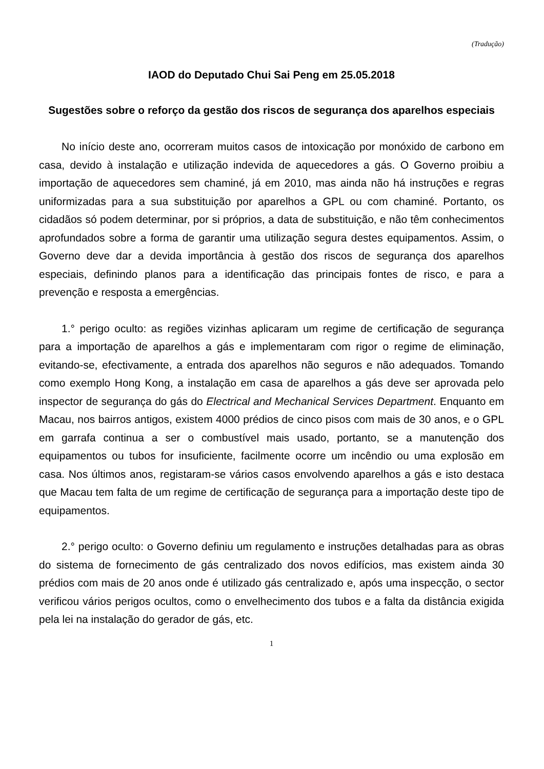(Tradução)
IAOD do Deputado Chui Sai Peng em 25.05.2018
Sugestões sobre o reforço da gestão dos riscos de segurança dos aparelhos especiais
No início deste ano, ocorreram muitos casos de intoxicação por monóxido de carbono em casa, devido à instalação e utilização indevida de aquecedores a gás. O Governo proibiu a importação de aquecedores sem chaminé, já em 2010, mas ainda não há instruções e regras uniformizadas para a sua substituição por aparelhos a GPL ou com chaminé. Portanto, os cidadãos só podem determinar, por si próprios, a data de substituição, e não têm conhecimentos aprofundados sobre a forma de garantir uma utilização segura destes equipamentos. Assim, o Governo deve dar a devida importância à gestão dos riscos de segurança dos aparelhos especiais, definindo planos para a identificação das principais fontes de risco, e para a prevenção e resposta a emergências.
1.° perigo oculto: as regiões vizinhas aplicaram um regime de certificação de segurança para a importação de aparelhos a gás e implementaram com rigor o regime de eliminação, evitando-se, efectivamente, a entrada dos aparelhos não seguros e não adequados. Tomando como exemplo Hong Kong, a instalação em casa de aparelhos a gás deve ser aprovada pelo inspector de segurança do gás do Electrical and Mechanical Services Department. Enquanto em Macau, nos bairros antigos, existem 4000 prédios de cinco pisos com mais de 30 anos, e o GPL em garrafa continua a ser o combustível mais usado, portanto, se a manutenção dos equipamentos ou tubos for insuficiente, facilmente ocorre um incêndio ou uma explosão em casa. Nos últimos anos, registaram-se vários casos envolvendo aparelhos a gás e isto destaca que Macau tem falta de um regime de certificação de segurança para a importação deste tipo de equipamentos.
2.° perigo oculto: o Governo definiu um regulamento e instruções detalhadas para as obras do sistema de fornecimento de gás centralizado dos novos edifícios, mas existem ainda 30 prédios com mais de 20 anos onde é utilizado gás centralizado e, após uma inspecção, o sector verificou vários perigos ocultos, como o envelhecimento dos tubos e a falta da distância exigida pela lei na instalação do gerador de gás, etc.
1